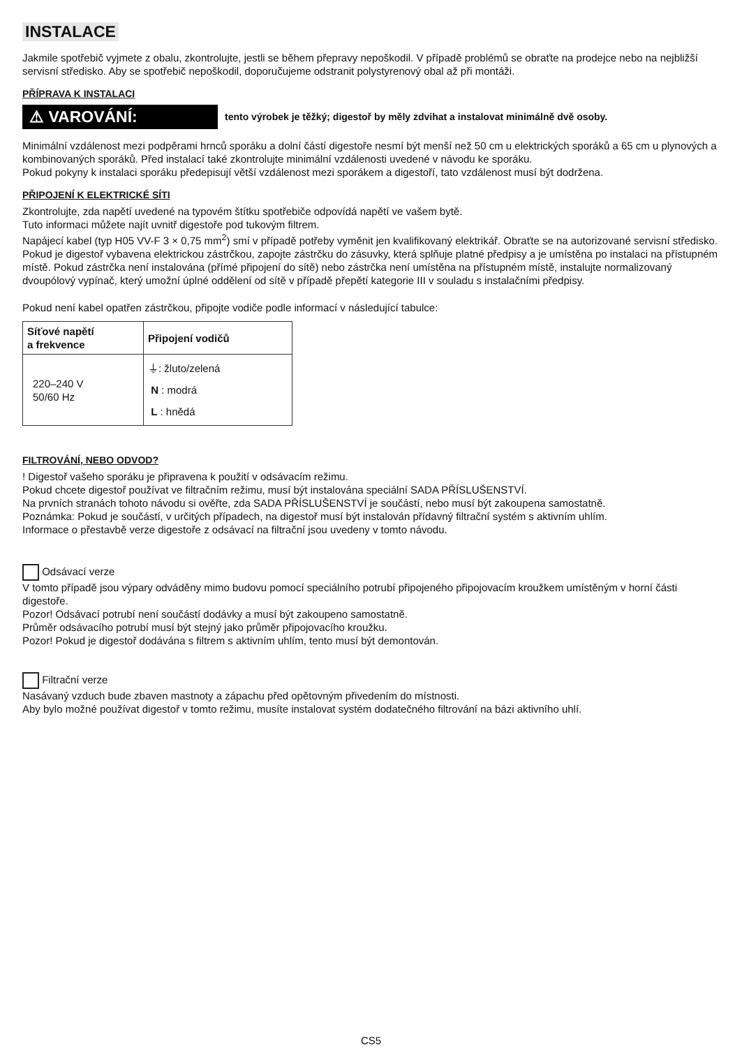INSTALACE
Jakmile spotřebič vyjmete z obalu, zkontrolujte, jestli se během přepravy nepoškodil. V případě problémů se obraťte na prodejce nebo na nejbližší servisní středisko. Aby se spotřebič nepoškodil, doporučujeme odstranit polystyrenový obal až při montáži.
PŘÍPRAVA K INSTALACI
⚠ VAROVÁNÍ:
tento výrobek je těžký; digestoř by měly zdvihat a instalovat minimálně dvě osoby.
Minimální vzdálenost mezi podpěrami hrnců sporáku a dolní částí digestoře nesmí být menší než 50 cm u elektrických sporáků a 65 cm u plynových a kombinovaných sporáků. Před instalací také zkontrolujte minimální vzdálenosti uvedené v návodu ke sporáku.
Pokud pokyny k instalaci sporáku předepisují větší vzdálenost mezi sporákem a digestoří, tato vzdálenost musí být dodržena.
PŘIPOJENÍ K ELEKTRICKÉ SÍTI
Zkontrolujte, zda napětí uvedené na typovém štítku spotřebiče odpovídá napětí ve vašem bytě.
Tuto informaci můžete najít uvnitř digestoře pod tukovým filtrem.
Napájecí kabel (typ H05 VV-F 3 × 0,75 mm<sup>2</sup>) smí v případě potřeby vyměnit jen kvalifikovaný elektrikář. Obraťte se na autorizované servisní středisko.
Pokud je digestoř vybavena elektrickou zástrčkou, zapojte zástrčku do zásuvky, která splňuje platné předpisy a je umístěna po instalaci na přístupném místě. Pokud zástrčka není instalována (přímé připojení do sítě) nebo zástrčka není umístěna na přístupném místě, instalujte normalizovaný dvoupólový vypínač, který umožní úplné oddělení od sítě v případě přepětí kategorie III v souladu s instalačními předpisy.
Pokud není kabel opatřen zástrčkou, připojte vodiče podle informací v následující tabulce:
| Síťové napětí a frekvence | Připojení vodičů |
| --- | --- |
| 220–240 V 50/60 Hz | ⏚: žluto/zelená N : modrá L : hnědá |
FILTROVÁNÍ, NEBO ODVOD?
! Digestoř vašeho sporáku je připravena k použití v odsávacím režimu.
Pokud chcete digestoř používat ve filtračním režimu, musí být instalována speciální SADA PŘÍSLUŠENSTVÍ.
Na prvních stranách tohoto návodu si ověřte, zda SADA PŘÍSLUŠENSTVÍ je součástí, nebo musí být zakoupena samostatně.
Poznámka: Pokud je součástí, v určitých případech, na digestoř musí být instalován přídavný filtrační systém s aktivním uhlím.
Informace o přestavbě verze digestoře z odsávací na filtrační jsou uvedeny v tomto návodu.
Odsávací verze
V tomto případě jsou výpary odváděny mimo budovu pomocí speciálního potrubí připojeného připojovacím kroužkem umístěným v horní části digestoře.
Pozor! Odsávací potrubí není součástí dodávky a musí být zakoupeno samostatně.
Průměr odsávacího potrubí musí být stejný jako průměr připojovacího kroužku.
Pozor! Pokud je digestoř dodávána s filtrem s aktivním uhlím, tento musí být demontován.
Filtrační verze
Nasávaný vzduch bude zbaven mastnoty a zápachu před opětovným přivedením do místnosti.
Aby bylo možné používat digestoř v tomto režimu, musíte instalovat systém dodatečného filtrování na bázi aktivního uhlí.
CS5